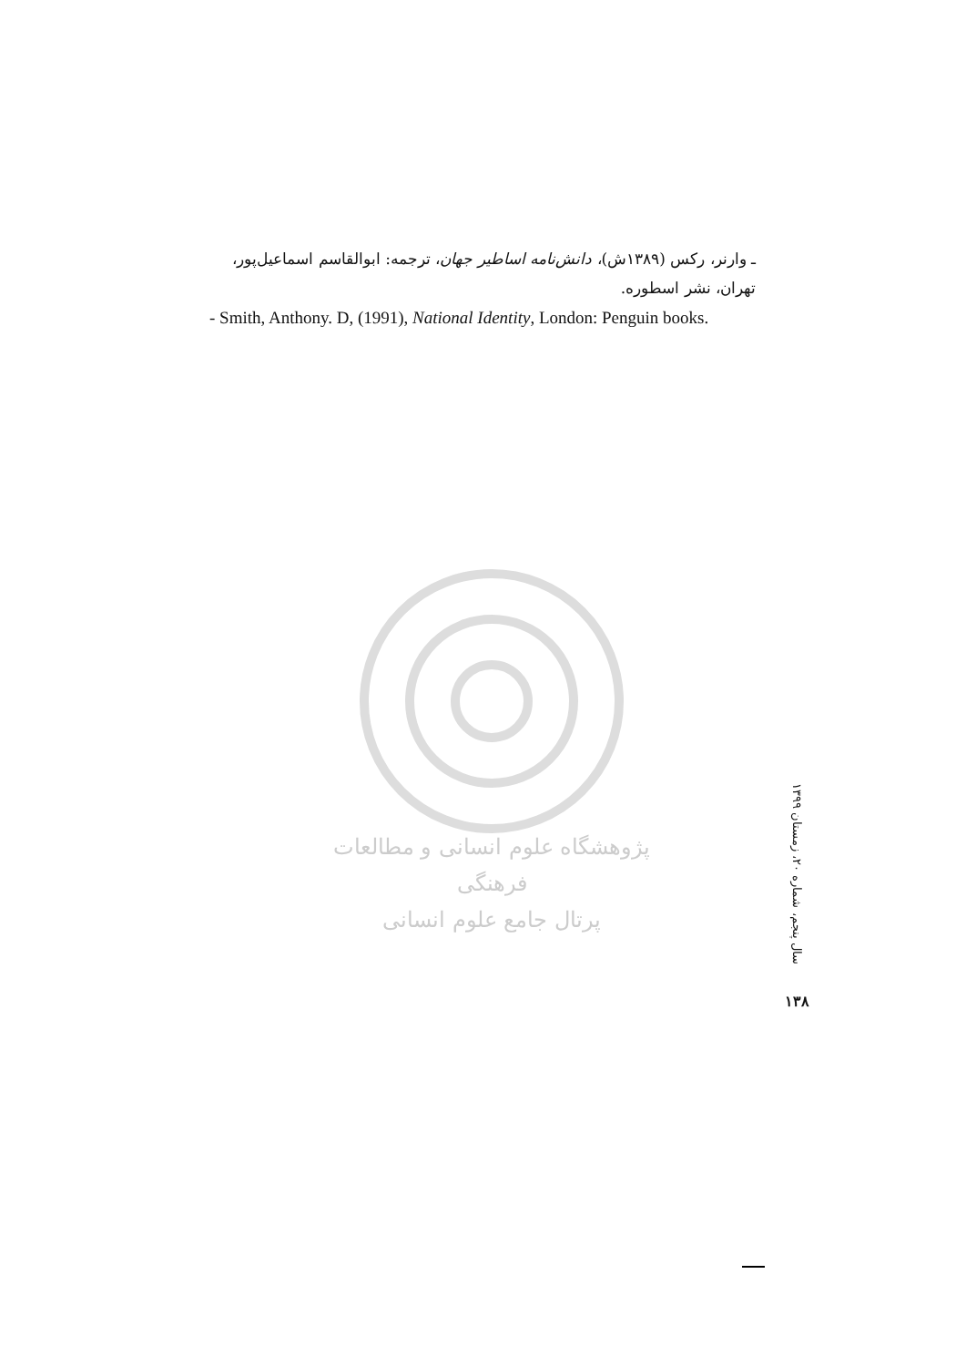ـ وارنر، رکس (۱۳۸۹ش)، دانش‌نامه اساطیر جهان، ترجمه: ابوالقاسم اسماعیل‌پور، تهران، نشر اسطوره.
- Smith, Anthony. D, (1991), National Identity, London: Penguin books.
پژوهشگاه علوم انسانی و مطالعات فرهنگی
پرتال جامع علوم انسانی
سال پنجم، شماره ۲۰، زمستان ۱۳۹۹
۱۳۸